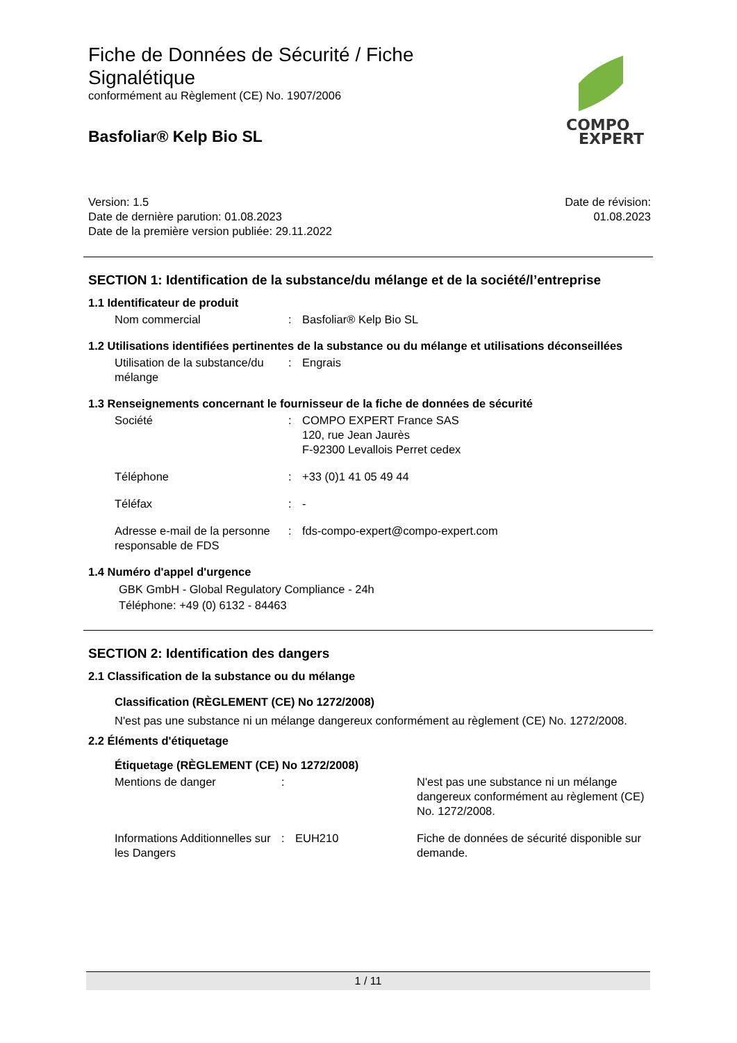COMPO
EXPERT
Fiche de Données de Sécurité / Fiche Signalétique
conformément au Règlement (CE) No. 1907/2006
Basfoliar® Kelp Bio SL
Version: 1.5
Date de dernière parution: 01.08.2023
Date de la première version publiée: 29.11.2022
Date de révision:
01.08.2023
SECTION 1: Identification de la substance/du mélange et de la société/l’entreprise
1.1 Identificateur de produit
Nom commercial : Basfoliar® Kelp Bio SL
1.2 Utilisations identifiées pertinentes de la substance ou du mélange et utilisations déconseillées
Utilisation de la substance/du mélange
: Engrais
1.3 Renseignements concernant le fournisseur de la fiche de données de sécurité
Société : COMPO EXPERT France SAS
120, rue Jean Jaurès
F-92300 Levallois Perret cedex
Téléphone : +33 (0)1 41 05 49 44
Téléfax : -
Adresse e-mail de la personne responsable de FDS
: fds-compo-expert@compo-expert.com
1.4 Numéro d'appel d'urgence
GBK GmbH - Global Regulatory Compliance - 24h
Téléphone: +49 (0) 6132 - 84463
SECTION 2: Identification des dangers
2.1 Classification de la substance ou du mélange
Classification (RÈGLEMENT (CE) No 1272/2008)
N'est pas une substance ni un mélange dangereux conformément au règlement (CE) No. 1272/2008.
2.2 Éléments d'étiquetage
Étiquetage (RÈGLEMENT (CE) No 1272/2008)
Mentions de danger : N'est pas une substance ni un mélange dangereux conformément au règlement (CE) No. 1272/2008.
Informations Additionnelles sur les Dangers
: EUH210 Fiche de données de sécurité disponible sur demande.
1 / 11